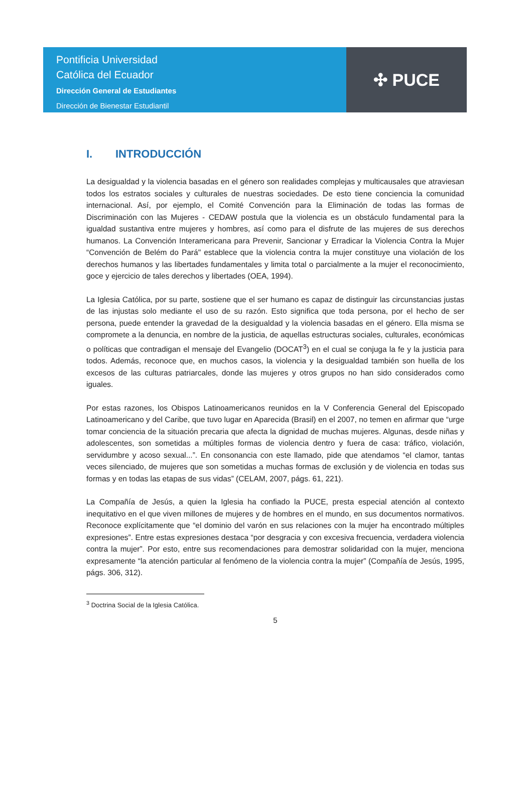Pontificia Universidad
Católica del Ecuador
Dirección General de Estudiantes
Dirección de Bienestar Estudiantil
✣ PUCE
I. INTRODUCCIÓN
La desigualdad y la violencia basadas en el género son realidades complejas y multicausales que atraviesan todos los estratos sociales y culturales de nuestras sociedades. De esto tiene conciencia la comunidad internacional. Así, por ejemplo, el Comité Convención para la Eliminación de todas las formas de Discriminación con las Mujeres - CEDAW postula que la violencia es un obstáculo fundamental para la igualdad sustantiva entre mujeres y hombres, así como para el disfrute de las mujeres de sus derechos humanos. La Convención Interamericana para Prevenir, Sancionar y Erradicar la Violencia Contra la Mujer “Convención de Belém do Pará" establece que la violencia contra la mujer constituye una violación de los derechos humanos y las libertades fundamentales y limita total o parcialmente a la mujer el reconocimiento, goce y ejercicio de tales derechos y libertades (OEA, 1994).
La Iglesia Católica, por su parte, sostiene que el ser humano es capaz de distinguir las circunstancias justas de las injustas solo mediante el uso de su razón. Esto significa que toda persona, por el hecho de ser persona, puede entender la gravedad de la desigualdad y la violencia basadas en el género. Ella misma se compromete a la denuncia, en nombre de la justicia, de aquellas estructuras sociales, culturales, económicas o políticas que contradigan el mensaje del Evangelio (DOCAT<sup>3</sup>) en el cual se conjuga la fe y la justicia para todos. Además, reconoce que, en muchos casos, la violencia y la desigualdad también son huella de los excesos de las culturas patriarcales, donde las mujeres y otros grupos no han sido considerados como iguales.
Por estas razones, los Obispos Latinoamericanos reunidos en la V Conferencia General del Episcopado Latinoamericano y del Caribe, que tuvo lugar en Aparecida (Brasil) en el 2007, no temen en afirmar que “urge tomar conciencia de la situación precaria que afecta la dignidad de muchas mujeres. Algunas, desde niñas y adolescentes, son sometidas a múltiples formas de violencia dentro y fuera de casa: tráfico, violación, servidumbre y acoso sexual...”. En consonancia con este llamado, pide que atendamos “el clamor, tantas veces silenciado, de mujeres que son sometidas a muchas formas de exclusión y de violencia en todas sus formas y en todas las etapas de sus vidas” (CELAM, 2007, págs. 61, 221).
La Compañía de Jesús, a quien la Iglesia ha confiado la PUCE, presta especial atención al contexto inequitativo en el que viven millones de mujeres y de hombres en el mundo, en sus documentos normativos. Reconoce explícitamente que “el dominio del varón en sus relaciones con la mujer ha encontrado múltiples expresiones”. Entre estas expresiones destaca “por desgracia y con excesiva frecuencia, verdadera violencia contra la mujer”. Por esto, entre sus recomendaciones para demostrar solidaridad con la mujer, menciona expresamente “la atención particular al fenómeno de la violencia contra la mujer” (Compañía de Jesús, 1995, págs. 306, 312).
<sup>3</sup> Doctrina Social de la Iglesia Católica.
5